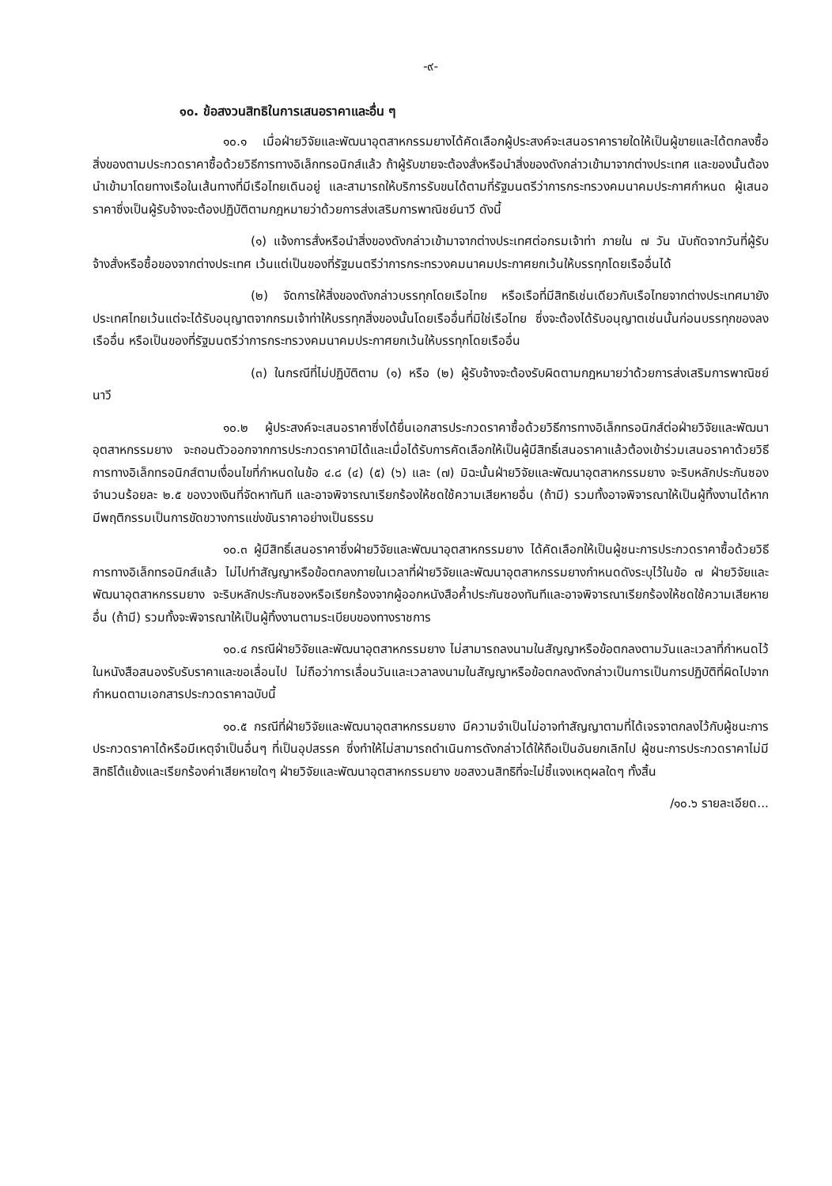-๙-
๑๐. ข้อสงวนสิทธิในการเสนอราคาและอื่น ๆ
๑๐.๑ เมื่อฝ่ายวิจัยและพัฒนาอุตสาหกรรมยางได้คัดเลือกผู้ประสงค์จะเสนอราคารายใดให้เป็นผู้ขายและได้ตกลงซื้อสิ่งของตามประกวดราคาซื้อด้วยวิธีการทางอิเล็กทรอนิกส์แล้ว ถ้าผู้รับขายจะต้องสั่งหรือนำสิ่งของดังกล่าวเข้ามาจากต่างประเทศ และของนั้นต้องนำเข้ามาโดยทางเรือในเส้นทางที่มีเรือไทยเดินอยู่ และสามารถให้บริการรับขนได้ตามที่รัฐมนตรีว่าการกระทรวงคมนาคมประกาศกำหนด ผู้เสนอราคาซึ่งเป็นผู้รับจ้างจะต้องปฏิบัติตามกฎหมายว่าด้วยการส่งเสริมการพาณิชย์นาวี ดังนี้
(๑) แจ้งการสั่งหรือนำสิ่งของดังกล่าวเข้ามาจากต่างประเทศต่อกรมเจ้าท่า ภายใน ๗ วัน นับถัดจากวันที่ผู้รับจ้างสั่งหรือซื้อของจากต่างประเทศ เว้นแต่เป็นของที่รัฐมนตรีว่าการกระทรวงคมนาคมประกาศยกเว้นให้บรรทุกโดยเรืออื่นได้
(๒) จัดการให้สิ่งของดังกล่าวบรรทุกโดยเรือไทย หรือเรือที่มีสิทธิเช่นเดียวกับเรือไทยจากต่างประเทศมายังประเทศไทยเว้นแต่จะได้รับอนุญาตจากกรมเจ้าท่าให้บรรทุกสิ่งของนั้นโดยเรืออื่นที่มิใช่เรือไทย ซึ่งจะต้องได้รับอนุญาตเช่นนั้นก่อนบรรทุกของลงเรืออื่น หรือเป็นของที่รัฐมนตรีว่าการกระทรวงคมนาคมประกาศยกเว้นให้บรรทุกโดยเรืออื่น
(๓) ในกรณีที่ไม่ปฏิบัติตาม (๑) หรือ (๒) ผู้รับจ้างจะต้องรับผิดตามกฎหมายว่าด้วยการส่งเสริมการพาณิชย์นาวี
๑๐.๒ ผู้ประสงค์จะเสนอราคาซึ่งได้ยื่นเอกสารประกวดราคาซื้อด้วยวิธีการทางอิเล็กทรอนิกส์ต่อฝ่ายวิจัยและพัฒนาอุตสาหกรรมยาง จะถอนตัวออกจากการประกวดราคามิได้และเมื่อได้รับการคัดเลือกให้เป็นผู้มีสิทธิ์เสนอราคาแล้วต้องเข้าร่วมเสนอราคาด้วยวิธีการทางอิเล็กทรอนิกส์ตามเงื่อนไขที่กำหนดในข้อ ๔.๘ (๔) (๕) (๖) และ (๗) มิฉะนั้นฝ่ายวิจัยและพัฒนาอุตสาหกรรมยาง จะริบหลักประกันซองจำนวนร้อยละ ๒.๕ ของวงเงินที่จัดหาทันที และอาจพิจารณาเรียกร้องให้ชดใช้ความเสียหายอื่น (ถ้ามี) รวมทั้งอาจพิจารณาให้เป็นผู้ทิ้งงานได้หากมีพฤติกรรมเป็นการขัดขวางการแข่งขันราคาอย่างเป็นธรรม
๑๐.๓ ผู้มีสิทธิ์เสนอราคาซึ่งฝ่ายวิจัยและพัฒนาอุตสาหกรรมยาง ได้คัดเลือกให้เป็นผู้ชนะการประกวดราคาซื้อด้วยวิธีการทางอิเล็กทรอนิกส์แล้ว ไม่ไปทำสัญญาหรือข้อตกลงภายในเวลาที่ฝ่ายวิจัยและพัฒนาอุตสาหกรรมยางกำหนดดังระบุไว้ในข้อ ๗ ฝ่ายวิจัยและพัฒนาอุตสาหกรรมยาง จะริบหลักประกันซองหรือเรียกร้องจากผู้ออกหนังสือค้ำประกันซองทันทีและอาจพิจารณาเรียกร้องให้ชดใช้ความเสียหายอื่น (ถ้ามี) รวมทั้งจะพิจารณาให้เป็นผู้ทิ้งงานตามระเบียบของทางราชการ
๑๐.๔ กรณีฝ่ายวิจัยและพัฒนาอุตสาหกรรมยาง ไม่สามารถลงนามในสัญญาหรือข้อตกลงตามวันและเวลาที่กำหนดไว้ในหนังสือสนองรับรับราคาและขอเลื่อนไป ไม่ถือว่าการเลื่อนวันและเวลาลงนามในสัญญาหรือข้อตกลงดังกล่าวเป็นการเป็นการปฏิบัติที่ผิดไปจากกำหนดตามเอกสารประกวดราคาฉบับนี้
๑๐.๕ กรณีที่ฝ่ายวิจัยและพัฒนาอุตสาหกรรมยาง มีความจำเป็นไม่อาจทำสัญญาตามที่ได้เจรจาตกลงไว้กับผู้ชนะการประกวดราคาได้หรือมีเหตุจำเป็นอื่นๆ ที่เป็นอุปสรรค ซึ่งทำให้ไม่สามารถดำเนินการดังกล่าวได้ให้ถือเป็นอันยกเลิกไป ผู้ชนะการประกวดราคาไม่มีสิทธิโต้แย้งและเรียกร้องค่าเสียหายใดๆ ฝ่ายวิจัยและพัฒนาอุตสาหกรรมยาง ขอสงวนสิทธิที่จะไม่ชี้แจงเหตุผลใดๆ ทั้งสิ้น
/๑๐.๖ รายละเอียด...